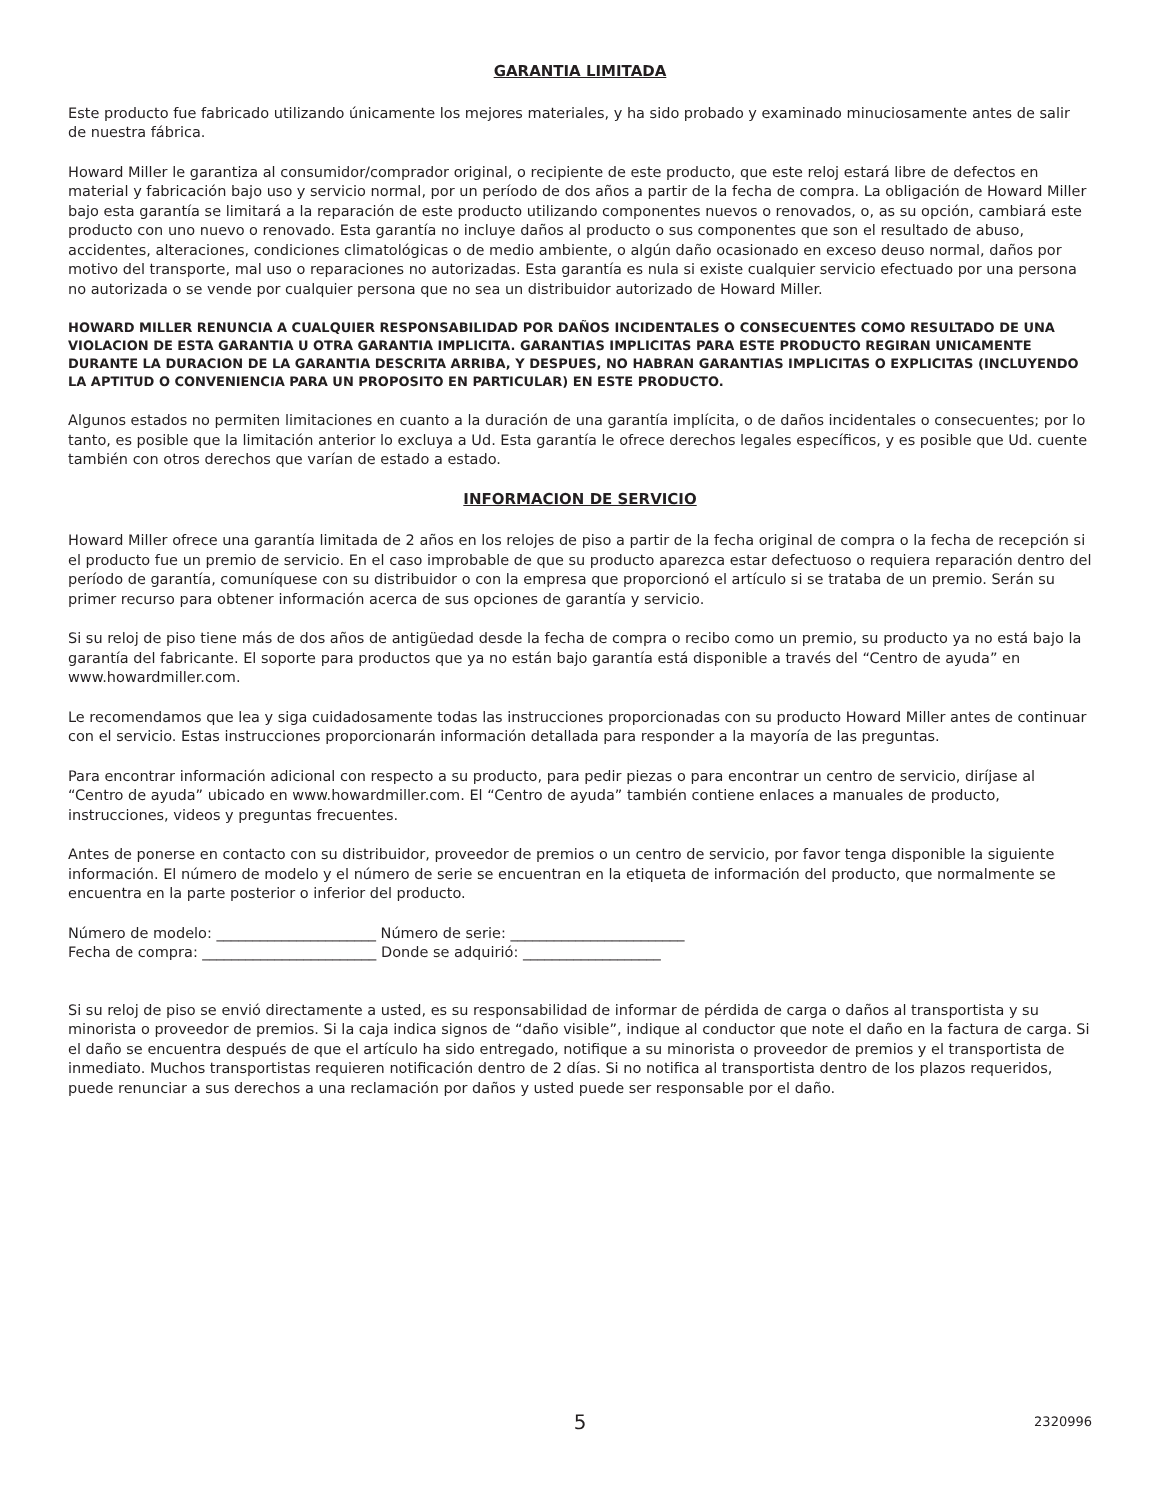GARANTIA LIMITADA
Este producto fue fabricado utilizando únicamente los mejores materiales, y ha sido probado y examinado minuciosamente antes de salir de nuestra fábrica.
Howard Miller le garantiza al consumidor/comprador original, o recipiente de este producto, que este reloj estará libre de defectos en material y fabricación bajo uso y servicio normal, por un período de dos años a partir de la fecha de compra. La obligación de Howard Miller bajo esta garantía se limitará a la reparación de este producto utilizando componentes nuevos o renovados, o, as su opción, cambiará este producto con uno nuevo o renovado. Esta garantía no incluye daños al producto o sus componentes que son el resultado de abuso, accidentes, alteraciones, condiciones climatológicas o de medio ambiente, o algún daño ocasionado en exceso deuso normal, daños por motivo del transporte, mal uso o reparaciones no autorizadas. Esta garantía es nula si existe cualquier servicio efectuado por una persona no autorizada o se vende por cualquier persona que no sea un distribuidor autorizado de Howard Miller.
HOWARD MILLER RENUNCIA A CUALQUIER RESPONSABILIDAD POR DAÑOS INCIDENTALES O CONSECUENTES COMO RESULTADO DE UNA VIOLACION DE ESTA GARANTIA U OTRA GARANTIA IMPLICITA. GARANTIAS IMPLICITAS PARA ESTE PRODUCTO REGIRAN UNICAMENTE DURANTE LA DURACION DE LA GARANTIA DESCRITA ARRIBA, Y DESPUES, NO HABRAN GARANTIAS IMPLICITAS O EXPLICITAS (INCLUYENDO LA APTITUD O CONVENIENCIA PARA UN PROPOSITO EN PARTICULAR) EN ESTE PRODUCTO.
Algunos estados no permiten limitaciones en cuanto a la duración de una garantía implícita, o de daños incidentales o consecuentes; por lo tanto, es posible que la limitación anterior lo excluya a Ud. Esta garantía le ofrece derechos legales específicos, y es posible que Ud. cuente también con otros derechos que varían de estado a estado.
INFORMACION DE SERVICIO
Howard Miller ofrece una garantía limitada de 2 años en los relojes de piso a partir de la fecha original de compra o la fecha de recepción si el producto fue un premio de servicio. En el caso improbable de que su producto aparezca estar defectuoso o requiera reparación dentro del período de garantía, comuníquese con su distribuidor o con la empresa que proporcionó el artículo si se trataba de un premio. Serán su primer recurso para obtener información acerca de sus opciones de garantía y servicio.
Si su reloj de piso tiene más de dos años de antigüedad desde la fecha de compra o recibo como un premio, su producto ya no está bajo la garantía del fabricante. El soporte para productos que ya no están bajo garantía está disponible a través del “Centro de ayuda” en www.howardmiller.com.
Le recomendamos que lea y siga cuidadosamente todas las instrucciones proporcionadas con su producto Howard Miller antes de continuar con el servicio. Estas instrucciones proporcionarán información detallada para responder a la mayoría de las preguntas.
Para encontrar información adicional con respecto a su producto, para pedir piezas o para encontrar un centro de servicio, diríjase al “Centro de ayuda” ubicado en www.howardmiller.com. El “Centro de ayuda” también contiene enlaces a manuales de producto, instrucciones, videos y preguntas frecuentes.
Antes de ponerse en contacto con su distribuidor, proveedor de premios o un centro de servicio, por favor tenga disponible la siguiente información. El número de modelo y el número de serie se encuentran en la etiqueta de información del producto, que normalmente se encuentra en la parte posterior o inferior del producto.
Número de modelo: ______________________ Número de serie: ________________________
Fecha de compra: ________________________ Donde se adquirió: ___________________
Si su reloj de piso se envió directamente a usted, es su responsabilidad de informar de pérdida de carga o daños al transportista y su minorista o proveedor de premios. Si la caja indica signos de “daño visible”, indique al conductor que note el daño en la factura de carga. Si el daño se encuentra después de que el artículo ha sido entregado, notifique a su minorista o proveedor de premios y el transportista de inmediato. Muchos transportistas requieren notificación dentro de 2 días. Si no notifica al transportista dentro de los plazos requeridos, puede renunciar a sus derechos a una reclamación por daños y usted puede ser responsable por el daño.
5
2320996